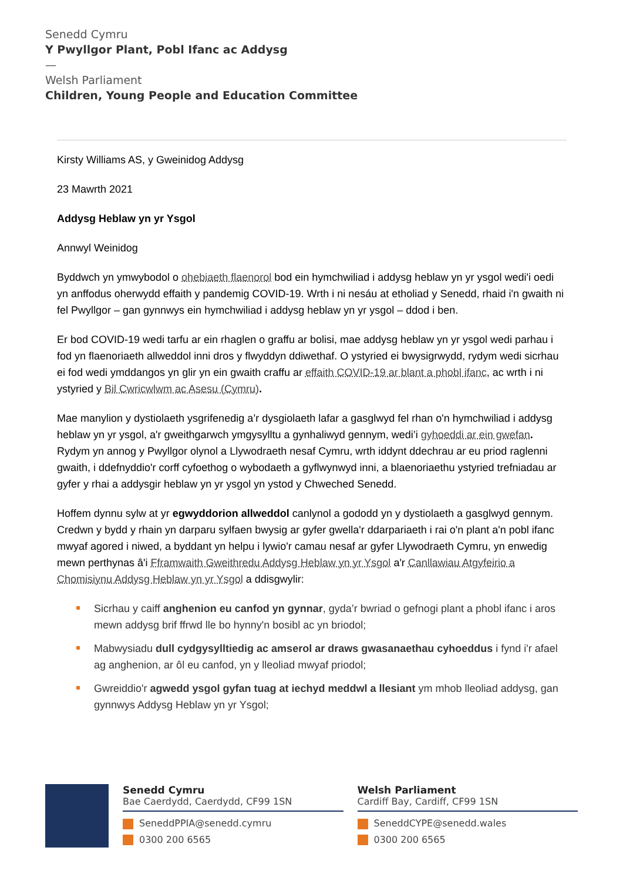Senedd Cymru
Y Pwyllgor Plant, Pobl Ifanc ac Addysg
—
Welsh Parliament
Children, Young People and Education Committee
Kirsty Williams AS, y Gweinidog Addysg
23 Mawrth 2021
Addysg Heblaw yn yr Ysgol
Annwyl Weinidog
Byddwch yn ymwybodol o ohebiaeth flaenorol bod ein hymchwiliad i addysg heblaw yn yr ysgol wedi'i oedi yn anffodus oherwydd effaith y pandemig COVID-19. Wrth i ni nesáu at etholiad y Senedd, rhaid i'n gwaith ni fel Pwyllgor – gan gynnwys ein hymchwiliad i addysg heblaw yn yr ysgol – ddod i ben.
Er bod COVID-19 wedi tarfu ar ein rhaglen o graffu ar bolisi, mae addysg heblaw yn yr ysgol wedi parhau i fod yn flaenoriaeth allweddol inni dros y flwyddyn ddiwethaf. O ystyried ei bwysigrwydd, rydym wedi sicrhau ei fod wedi ymddangos yn glir yn ein gwaith craffu ar effaith COVID-19 ar blant a phobl ifanc, ac wrth i ni ystyried y Bil Cwricwlwm ac Asesu (Cymru).
Mae manylion y dystiolaeth ysgrifenedig a’r dysgiolaeth lafar a gasglwyd fel rhan o'n hymchwiliad i addysg heblaw yn yr ysgol, a'r gweithgarwch ymgysylltu a gynhaliwyd gennym, wedi’i gyhoeddi ar ein gwefan. Rydym yn annog y Pwyllgor olynol a Llywodraeth nesaf Cymru, wrth iddynt ddechrau ar eu priod raglenni gwaith, i ddefnyddio'r corff cyfoethog o wybodaeth a gyflwynwyd inni, a blaenoriaethu ystyried trefniadau ar gyfer y rhai a addysgir heblaw yn yr ysgol yn ystod y Chweched Senedd.
Hoffem dynnu sylw at yr egwyddorion allweddol canlynol a gododd yn y dystiolaeth a gasglwyd gennym. Credwn y bydd y rhain yn darparu sylfaen bwysig ar gyfer gwella'r ddarpariaeth i rai o'n plant a'n pobl ifanc mwyaf agored i niwed, a byddant yn helpu i lywio'r camau nesaf ar gyfer Llywodraeth Cymru, yn enwedig mewn perthynas â'i Fframwaith Gweithredu Addysg Heblaw yn yr Ysgol a'r Canllawiau Atgyfeirio a Chomisiynu Addysg Heblaw yn yr Ysgol a ddisgwylir:
Sicrhau y caiff anghenion eu canfod yn gynnar, gyda’r bwriad o gefnogi plant a phobl ifanc i aros mewn addysg brif ffrwd lle bo hynny'n bosibl ac yn briodol;
Mabwysiadu dull cydgysylltiedig ac amserol ar draws gwasanaethau cyhoeddus i fynd i'r afael ag anghenion, ar ôl eu canfod, yn y lleoliad mwyaf priodol;
Gwreiddio'r agwedd ysgol gyfan tuag at iechyd meddwl a llesiant ym mhob lleoliad addysg, gan gynnwys Addysg Heblaw yn yr Ysgol;
Senedd Cymru
Bae Caerdydd, Caerdydd, CF99 1SN
SeneddPPIA@senedd.cymru
0300 200 6565
Welsh Parliament
Cardiff Bay, Cardiff, CF99 1SN
SeneddCYPE@senedd.wales
0300 200 6565